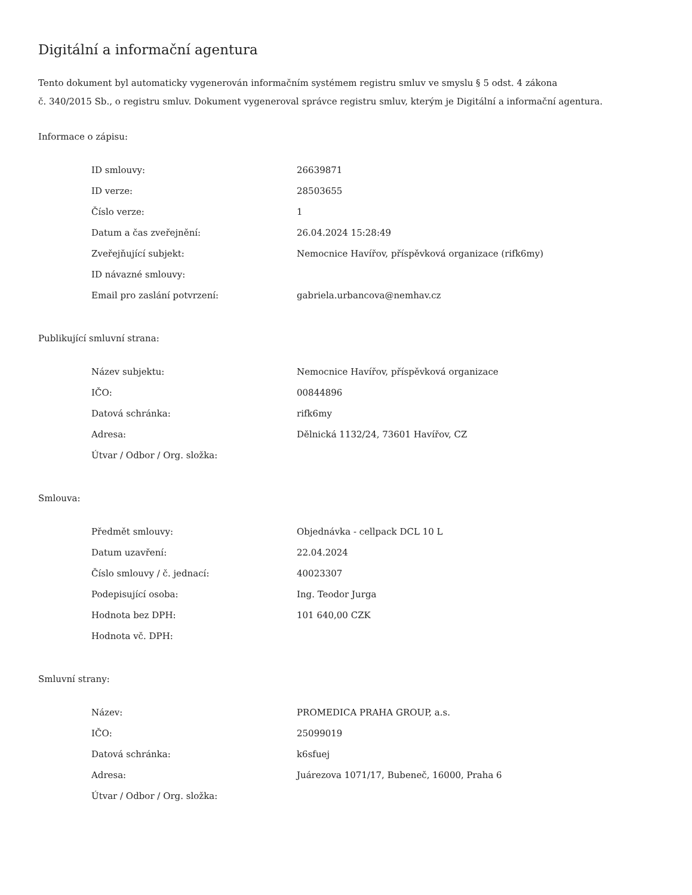Digitální a informační agentura
Tento dokument byl automaticky vygenerován informačním systémem registru smluv ve smyslu § 5 odst. 4 zákona
č. 340/2015 Sb., o registru smluv. Dokument vygeneroval správce registru smluv, kterým je Digitální a informační agentura.
Informace o zápisu:
| ID smlouvy: | 26639871 |
| ID verze: | 28503655 |
| Číslo verze: | 1 |
| Datum a čas zveřejnění: | 26.04.2024 15:28:49 |
| Zveřejňující subjekt: | Nemocnice Havířov, příspěvková organizace (rifk6my) |
| ID návazné smlouvy: | |
| Email pro zaslání potvrzení: | gabriela.urbancova@nemhav.cz |
Publikující smluvní strana:
| Název subjektu: | Nemocnice Havířov, příspěvková organizace |
| IČO: | 00844896 |
| Datová schránka: | rifk6my |
| Adresa: | Dělnická 1132/24, 73601 Havířov, CZ |
| Útvar / Odbor / Org. složka: | |
Smlouva:
| Předmět smlouvy: | Objednávka - cellpack DCL 10 L |
| Datum uzavření: | 22.04.2024 |
| Číslo smlouvy / č. jednací: | 40023307 |
| Podepisující osoba: | Ing. Teodor Jurga |
| Hodnota bez DPH: | 101 640,00 CZK |
| Hodnota vč. DPH: | |
Smluvní strany:
| Název: | PROMEDICA PRAHA GROUP, a.s. |
| IČO: | 25099019 |
| Datová schránka: | k6sfuej |
| Adresa: | Juárezova 1071/17, Bubeneč, 16000, Praha 6 |
| Útvar / Odbor / Org. složka: | |